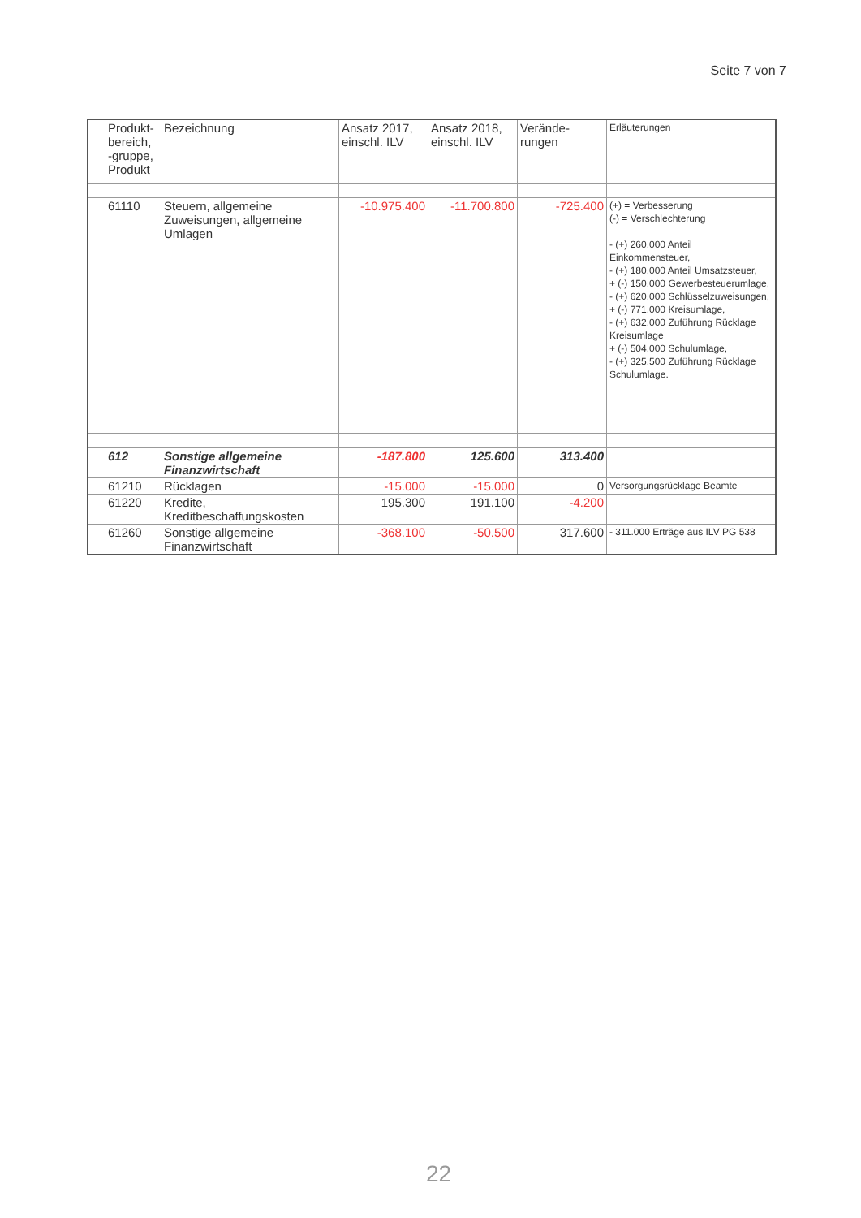Seite 7 von 7
| | Produkt-bereich, -gruppe, Produkt | Bezeichnung | Ansatz 2017, einschl. ILV | Ansatz 2018, einschl. ILV | Verände-rungen | Erläuterungen |
| --- | --- | --- | --- | --- | --- | --- |
| | 61110 | Steuern, allgemeine Zuweisungen, allgemeine Umlagen | -10.975.400 | -11.700.800 | -725.400 | (+) = Verbesserung (-) = Verschlechterung - (+) 260.000 Anteil Einkommensteuer, - (+) 180.000 Anteil Umsatzsteuer, + (-) 150.000 Gewerbesteuerumlage, - (+) 620.000 Schlüsselzuweisungen, + (-) 771.000 Kreisumlage, - (+) 632.000 Zuführung Rücklage Kreisumlage + (-) 504.000 Schulumlage, - (+) 325.500 Zuführung Rücklage Schulumlage. |
| | 612 | Sonstige allgemeine Finanzwirtschaft | -187.800 | 125.600 | 313.400 | |
| | 61210 | Rücklagen | -15.000 | -15.000 | 0 | Versorgungsrücklage Beamte |
| | 61220 | Kredite, Kreditbeschaffungskosten | 195.300 | 191.100 | -4.200 | |
| | 61260 | Sonstige allgemeine Finanzwirtschaft | -368.100 | -50.500 | 317.600 | - 311.000 Erträge aus ILV PG 538 |
22